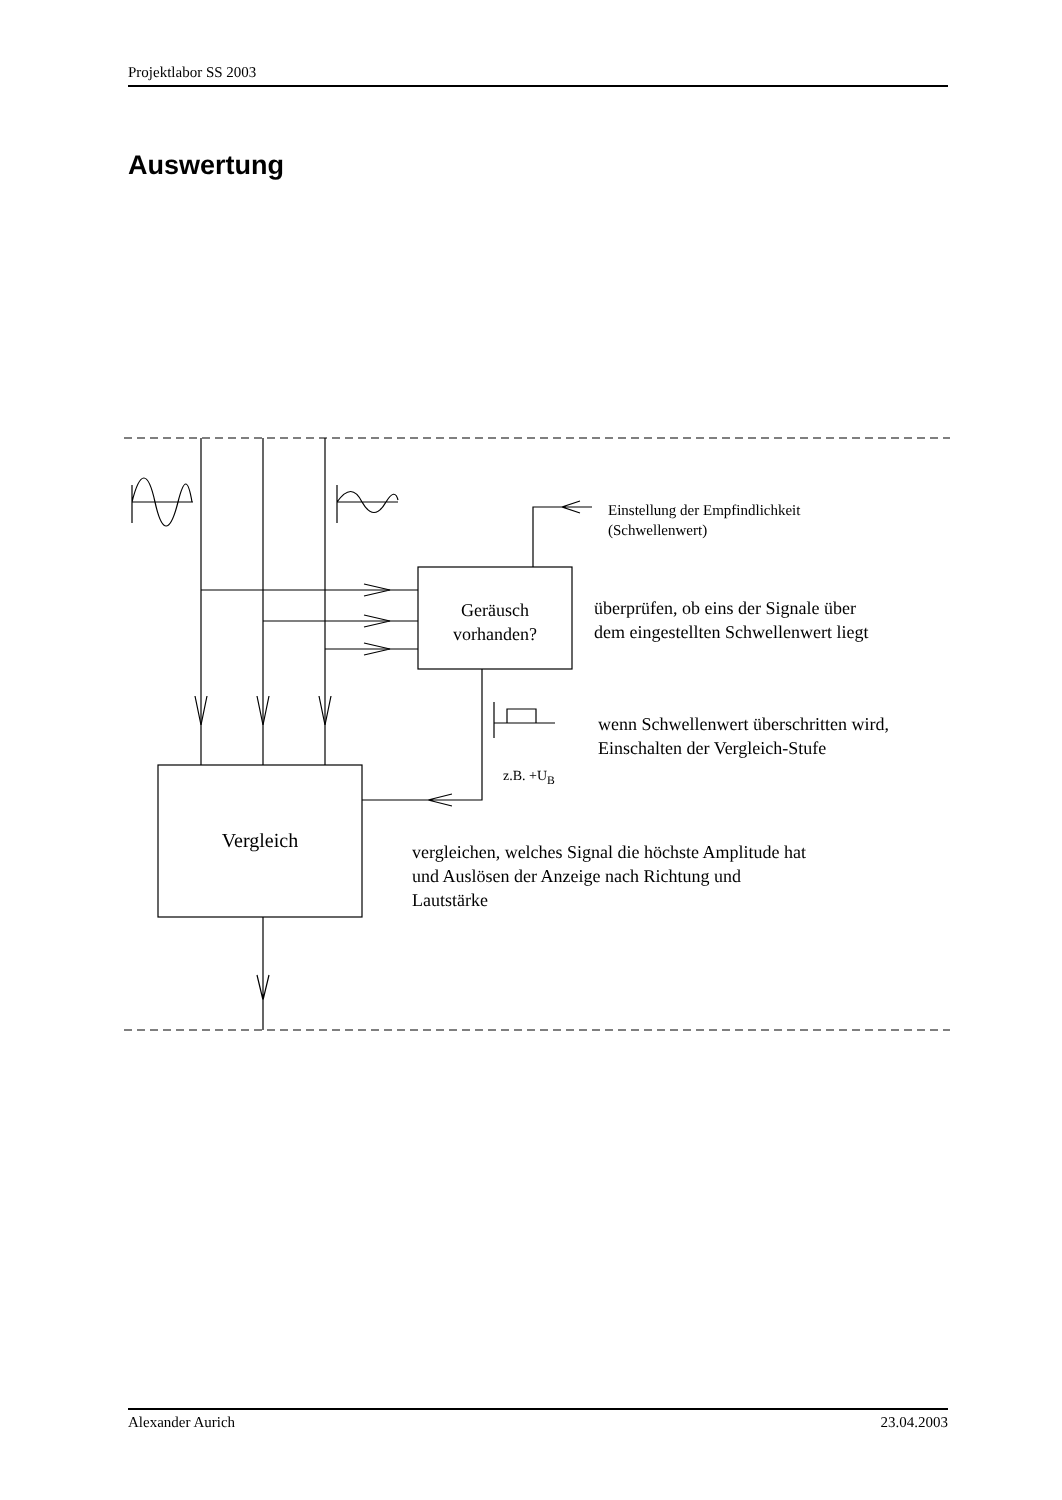Projektlabor SS 2003
Auswertung
Einstellung der Empfindlichkeit
(Schwellenwert)
Geräusch
vorhanden?
überprüfen, ob eins der Signale über
dem eingestellten Schwellenwert liegt
wenn Schwellenwert überschritten wird,
Einschalten der Vergleich-Stufe
z.B. +U<sub>B</sub>
Vergleich
vergleichen, welches Signal die höchste Amplitude hat
und Auslösen der Anzeige nach Richtung und
Lautstärke
Alexander Aurich 23.04.2003